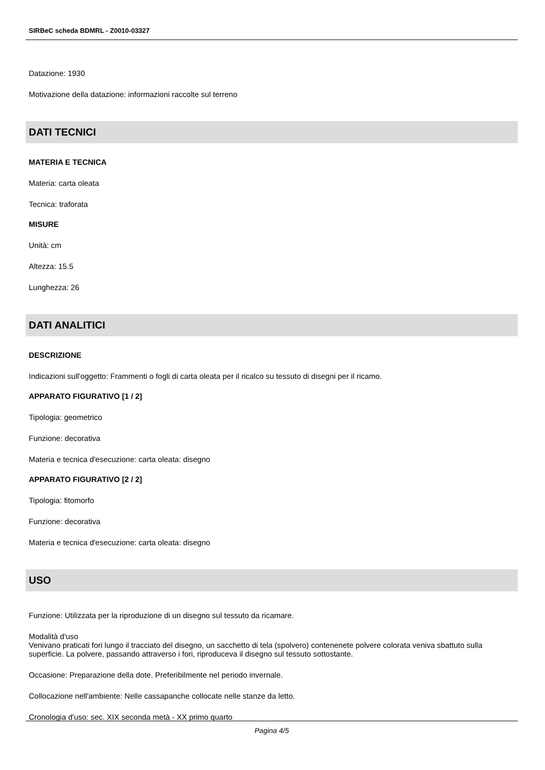SIRBeC scheda BDMRL - Z0010-03327
Datazione: 1930
Motivazione della datazione: informazioni raccolte sul terreno
DATI TECNICI
MATERIA E TECNICA
Materia: carta oleata
Tecnica: traforata
MISURE
Unità: cm
Altezza: 15.5
Lunghezza: 26
DATI ANALITICI
DESCRIZIONE
Indicazioni sull'oggetto: Frammenti o fogli di carta oleata per il ricalco su tessuto di disegni per il ricamo.
APPARATO FIGURATIVO [1 / 2]
Tipologia: geometrico
Funzione: decorativa
Materia e tecnica d'esecuzione: carta oleata: disegno
APPARATO FIGURATIVO [2 / 2]
Tipologia: fitomorfo
Funzione: decorativa
Materia e tecnica d'esecuzione: carta oleata: disegno
USO
Funzione: Utilizzata per la riproduzione di un disegno sul tessuto da ricamare.
Modalità d'uso
Venivano praticati fori lungo il tracciato del disegno, un sacchetto di tela (spolvero) contenenete polvere colorata veniva sbattuto sulla superficie. La polvere, passando attraverso i fori, riproduceva il disegno sul tessuto sottostante.
Occasione: Preparazione della dote. Preferibilmente nel periodo invernale.
Collocazione nell'ambiente: Nelle cassapanche collocate nelle stanze da letto.
Cronologia d'uso: sec. XIX seconda metà - XX primo quarto
Pagina 4/5